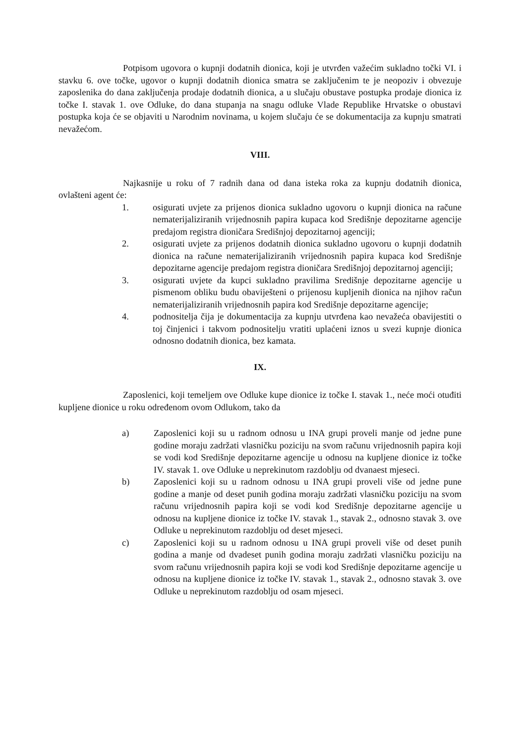Potpisom ugovora o kupnji dodatnih dionica, koji je utvrđen važećim sukladno točki VI. i stavku 6. ove točke, ugovor o kupnji dodatnih dionica smatra se zaključenim te je neopoziv i obvezuje zaposlenika do dana zaključenja prodaje dodatnih dionica, a u slučaju obustave postupka prodaje dionica iz točke I. stavak 1. ove Odluke, do dana stupanja na snagu odluke Vlade Republike Hrvatske o obustavi postupka koja će se objaviti u Narodnim novinama, u kojem slučaju će se dokumentacija za kupnju smatrati nevažećom.
VIII.
Najkasnije u roku of 7 radnih dana od dana isteka roka za kupnju dodatnih dionica, ovlašteni agent će:
1. osigurati uvjete za prijenos dionica sukladno ugovoru o kupnji dionica na račune nematerijaliziranih vrijednosnih papira kupaca kod Središnje depozitarne agencije predajom registra dioničara Središnjoj depozitarnoj agenciji;
2. osigurati uvjete za prijenos dodatnih dionica sukladno ugovoru o kupnji dodatnih dionica na račune nematerijaliziranih vrijednosnih papira kupaca kod Središnje depozitarne agencije predajom registra dioničara Središnjoj depozitarnoj agenciji;
3. osigurati uvjete da kupci sukladno pravilima Središnje depozitarne agencije u pismenom obliku budu obaviješteni o prijenosu kupljenih dionica na njihov račun nematerijaliziranih vrijednosnih papira kod Središnje depozitarne agencije;
4. podnositelja čija je dokumentacija za kupnju utvrđena kao nevažeća obavijestiti o toj činjenici i takvom podnositelju vratiti uplaćeni iznos u svezi kupnje dionica odnosno dodatnih dionica, bez kamata.
IX.
Zaposlenici, koji temeljem ove Odluke kupe dionice iz točke I. stavak 1., neće moći otuđiti kupljene dionice u roku određenom ovom Odlukom, tako da
a) Zaposlenici koji su u radnom odnosu u INA grupi proveli manje od jedne pune godine moraju zadržati vlasničku poziciju na svom računu vrijednosnih papira koji se vodi kod Središnje depozitarne agencije u odnosu na kupljene dionice iz točke IV. stavak 1. ove Odluke u neprekinutom razdoblju od dvanaest mjeseci.
b) Zaposlenici koji su u radnom odnosu u INA grupi proveli više od jedne pune godine a manje od deset punih godina moraju zadržati vlasničku poziciju na svom računu vrijednosnih papira koji se vodi kod Središnje depozitarne agencije u odnosu na kupljene dionice iz točke IV. stavak 1., stavak 2., odnosno stavak 3. ove Odluke u neprekinutom razdoblju od deset mjeseci.
c) Zaposlenici koji su u radnom odnosu u INA grupi proveli više od deset punih godina a manje od dvadeset punih godina moraju zadržati vlasničku poziciju na svom računu vrijednosnih papira koji se vodi kod Središnje depozitarne agencije u odnosu na kupljene dionice iz točke IV. stavak 1., stavak 2., odnosno stavak 3. ove Odluke u neprekinutom razdoblju od osam mjeseci.